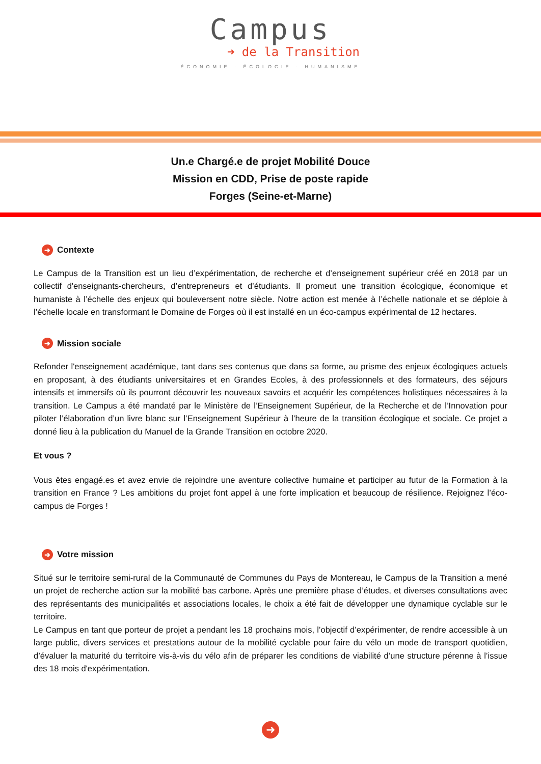Campus
➜ de la Transition
ÉCONOMIE · ÉCOLOGIE · HUMANISME
Un.e Chargé.e de projet Mobilité Douce
Mission en CDD, Prise de poste rapide
Forges (Seine-et-Marne)
➜ Contexte
Le Campus de la Transition est un lieu d’expérimentation, de recherche et d’enseignement supérieur créé en 2018 par un collectif d'enseignants-chercheurs, d’entrepreneurs et d’étudiants. Il promeut une transition écologique, économique et humaniste à l’échelle des enjeux qui bouleversent notre siècle. Notre action est menée à l’échelle nationale et se déploie à l’échelle locale en transformant le Domaine de Forges où il est installé en un éco-campus expérimental de 12 hectares.
➜ Mission sociale
Refonder l'enseignement académique, tant dans ses contenus que dans sa forme, au prisme des enjeux écologiques actuels en proposant, à des étudiants universitaires et en Grandes Ecoles, à des professionnels et des formateurs, des séjours intensifs et immersifs où ils pourront découvrir les nouveaux savoirs et acquérir les compétences holistiques nécessaires à la transition. Le Campus a été mandaté par le Ministère de l’Enseignement Supérieur, de la Recherche et de l’Innovation pour piloter l’élaboration d’un livre blanc sur l’Enseignement Supérieur à l’heure de la transition écologique et sociale. Ce projet a donné lieu à la publication du Manuel de la Grande Transition en octobre 2020.
Et vous ?
Vous êtes engagé.es et avez envie de rejoindre une aventure collective humaine et participer au futur de la Formation à la transition en France ? Les ambitions du projet font appel à une forte implication et beaucoup de résilience. Rejoignez l’éco-campus de Forges !
➜ Votre mission
Situé sur le territoire semi-rural de la Communauté de Communes du Pays de Montereau, le Campus de la Transition a mené un projet de recherche action sur la mobilité bas carbone. Après une première phase d’études, et diverses consultations avec des représentants des municipalités et associations locales, le choix a été fait de développer une dynamique cyclable sur le territoire.
Le Campus en tant que porteur de projet a pendant les 18 prochains mois, l’objectif d’expérimenter, de rendre accessible à un large public, divers services et prestations autour de la mobilité cyclable pour faire du vélo un mode de transport quotidien, d’évaluer la maturité du territoire vis-à-vis du vélo afin de préparer les conditions de viabilité d’une structure pérenne à l’issue des 18 mois d'expérimentation.
➜